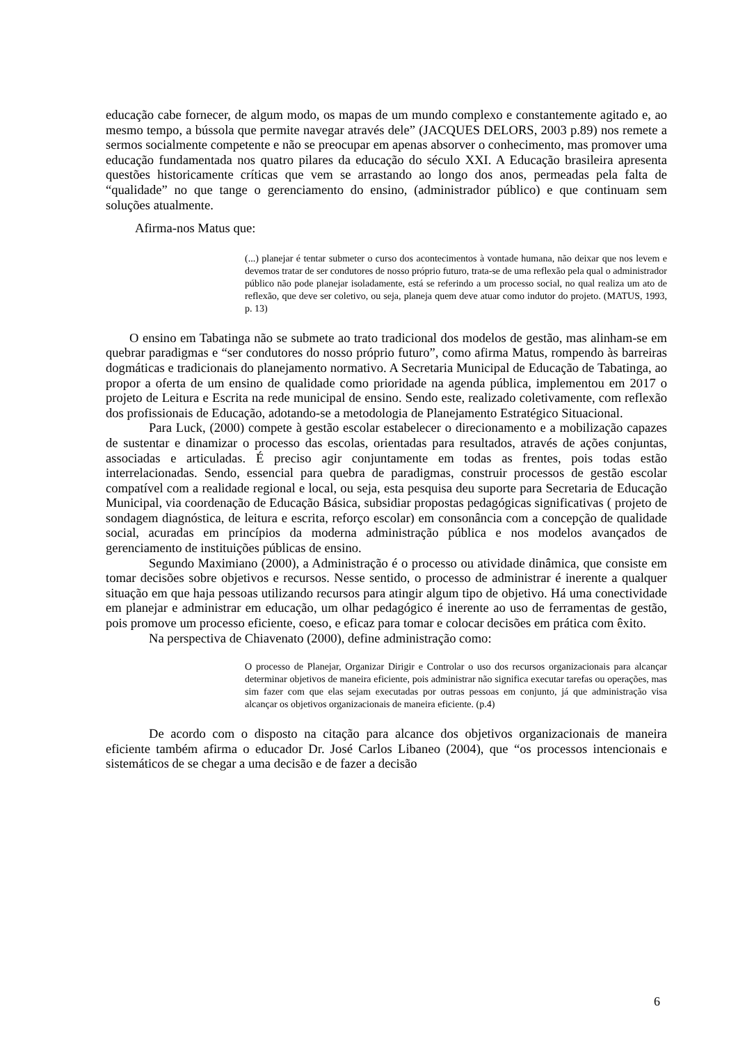educação cabe fornecer, de algum modo, os mapas de um mundo complexo e constantemente agitado e, ao mesmo tempo, a bússola que permite navegar através dele” (JACQUES DELORS, 2003 p.89) nos remete a sermos socialmente competente e não se preocupar em apenas absorver o conhecimento, mas promover uma educação fundamentada nos quatro pilares da educação do século XXI. A Educação brasileira apresenta questões historicamente críticas que vem se arrastando ao longo dos anos, permeadas pela falta de “qualidade” no que tange o gerenciamento do ensino, (administrador público) e que continuam sem soluções atualmente.
Afirma-nos Matus que:
(...) planejar é tentar submeter o curso dos acontecimentos à vontade humana, não deixar que nos levem e devemos tratar de ser condutores de nosso próprio futuro, trata-se de uma reflexão pela qual o administrador público não pode planejar isoladamente, está se referindo a um processo social, no qual realiza um ato de reflexão, que deve ser coletivo, ou seja, planeja quem deve atuar como indutor do projeto. (MATUS, 1993, p. 13)
O ensino em Tabatinga não se submete ao trato tradicional dos modelos de gestão, mas alinham-se em quebrar paradigmas e “ser condutores do nosso próprio futuro”, como afirma Matus, rompendo às barreiras dogmáticas e tradicionais do planejamento normativo. A Secretaria Municipal de Educação de Tabatinga, ao propor a oferta de um ensino de qualidade como prioridade na agenda pública, implementou em 2017 o projeto de Leitura e Escrita na rede municipal de ensino. Sendo este, realizado coletivamente, com reflexão dos profissionais de Educação, adotando-se a metodologia de Planejamento Estratégico Situacional.
Para Luck, (2000) compete à gestão escolar estabelecer o direcionamento e a mobilização capazes de sustentar e dinamizar o processo das escolas, orientadas para resultados, através de ações conjuntas, associadas e articuladas. É preciso agir conjuntamente em todas as frentes, pois todas estão interrelacionadas. Sendo, essencial para quebra de paradigmas, construir processos de gestão escolar compatível com a realidade regional e local, ou seja, esta pesquisa deu suporte para Secretaria de Educação Municipal, via coordenação de Educação Básica, subsidiar propostas pedagógicas significativas ( projeto de sondagem diagnóstica, de leitura e escrita, reforço escolar) em consonância com a concepção de qualidade social, acuradas em princípios da moderna administração pública e nos modelos avançados de gerenciamento de instituições públicas de ensino.
Segundo Maximiano (2000), a Administração é o processo ou atividade dinâmica, que consiste em tomar decisões sobre objetivos e recursos. Nesse sentido, o processo de administrar é inerente a qualquer situação em que haja pessoas utilizando recursos para atingir algum tipo de objetivo. Há uma conectividade em planejar e administrar em educação, um olhar pedagógico é inerente ao uso de ferramentas de gestão, pois promove um processo eficiente, coeso, e eficaz para tomar e colocar decisões em prática com êxito.
Na perspectiva de Chiavenato (2000), define administração como:
O processo de Planejar, Organizar Dirigir e Controlar o uso dos recursos organizacionais para alcançar determinar objetivos de maneira eficiente, pois administrar não significa executar tarefas ou operações, mas sim fazer com que elas sejam executadas por outras pessoas em conjunto, já que administração visa alcançar os objetivos organizacionais de maneira eficiente. (p.4)
De acordo com o disposto na citação para alcance dos objetivos organizacionais de maneira eficiente também afirma o educador Dr. José Carlos Libaneo (2004), que “os processos intencionais e sistemáticos de se chegar a uma decisão e de fazer a decisão
6